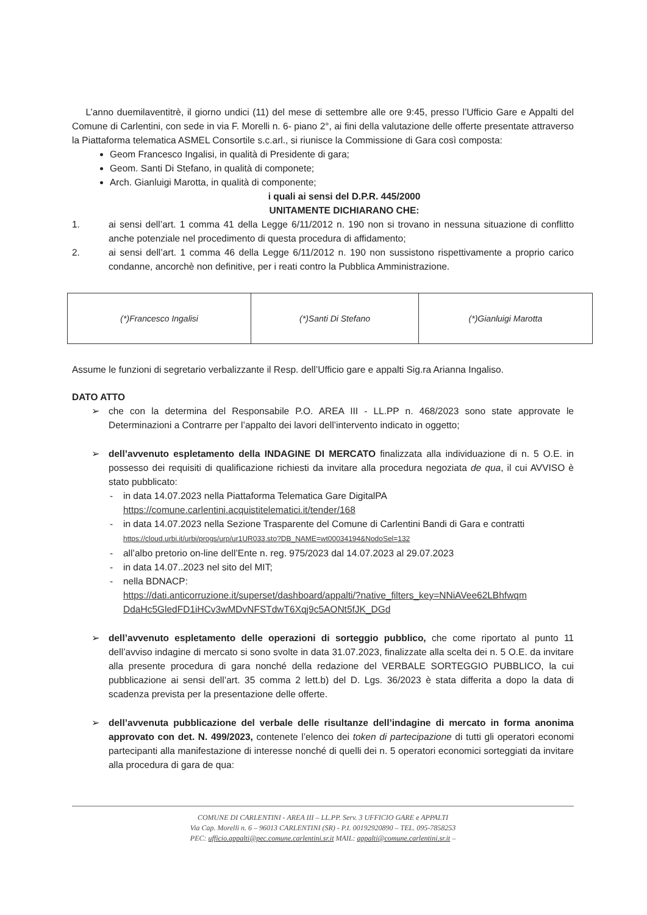L’anno duemilaventitrè, il giorno undici (11) del mese di settembre alle ore 9:45, presso l’Ufficio Gare e Appalti del Comune di Carlentini, con sede in via F. Morelli n. 6- piano 2°, ai fini della valutazione delle offerte presentate attraverso la Piattaforma telematica ASMEL Consortile s.c.arl., si riunisce la Commissione di Gara così composta:
Geom Francesco Ingalisi, in qualità di Presidente di gara;
Geom. Santi Di Stefano, in qualità di componete;
Arch. Gianluigi Marotta, in qualità di componente;
i quali ai sensi del D.P.R. 445/2000
UNITAMENTE DICHIARANO CHE:
1. ai sensi dell’art. 1 comma 41 della Legge 6/11/2012 n. 190 non si trovano in nessuna situazione di conflitto anche potenziale nel procedimento di questa procedura di affidamento;
2. ai sensi dell’art. 1 comma 46 della Legge 6/11/2012 n. 190 non sussistono rispettivamente a proprio carico condanne, ancorchè non definitive, per i reati contro la Pubblica Amministrazione.
| (*)Francesco Ingalisi | (*)Santi Di Stefano | (*)Gianluigi Marotta |
Assume le funzioni di segretario verbalizzante il Resp. dell’Ufficio gare e appalti Sig.ra Arianna Ingaliso.
DATO ATTO
➢ che con la determina del Responsabile P.O. AREA III - LL.PP n. 468/2023 sono state approvate le Determinazioni a Contrarre per l’appalto dei lavori dell’intervento indicato in oggetto;
➢ dell’avvenuto espletamento della INDAGINE DI MERCATO finalizzata alla individuazione di n. 5 O.E. in possesso dei requisiti di qualificazione richiesti da invitare alla procedura negoziata de qua, il cui AVVISO è stato pubblicato:
- in data 14.07.2023 nella Piattaforma Telematica Gare DigitalPA
https://comune.carlentini.acquistitelematici.it/tender/168
- in data 14.07.2023 nella Sezione Trasparente del Comune di Carlentini Bandi di Gara e contratti
https://cloud.urbi.it/urbi/progs/urp/ur1UR033.sto?DB_NAME=wt00034194&NodoSel=132
- all’albo pretorio on-line dell’Ente n. reg. 975/2023 dal 14.07.2023 al 29.07.2023
- in data 14.07..2023 nel sito del MIT;
- nella BDNACP:
https://dati.anticorruzione.it/superset/dashboard/appalti/?native_filters_key=NNiAVee62LBhfwqm DdaHc5GledFD1iHCv3wMDvNFSTdwT6Xqj9c5AONt5fJK_DGd
➢ dell’avvenuto espletamento delle operazioni di sorteggio pubblico, che come riportato al punto 11 dell’avviso indagine di mercato si sono svolte in data 31.07.2023, finalizzate alla scelta dei n. 5 O.E. da invitare alla presente procedura di gara nonché della redazione del VERBALE SORTEGGIO PUBBLICO, la cui pubblicazione ai sensi dell’art. 35 comma 2 lett.b) del D. Lgs. 36/2023 è stata differita a dopo la data di scadenza prevista per la presentazione delle offerte.
➢ dell’avvenuta pubblicazione del verbale delle risultanze dell’indagine di mercato in forma anonima approvato con det. N. 499/2023, contenete l’elenco dei token di partecipazione di tutti gli operatori economi partecipanti alla manifestazione di interesse nonché di quelli dei n. 5 operatori economici sorteggiati da invitare alla procedura di gara de qua:
COMUNE DI CARLENTINI - AREA III – LL.PP. Serv. 3 UFFICIO GARE e APPALTI
Via Cap. Morelli n. 6 – 96013 CARLENTINI (SR) - P.I. 00192920890 – TEL. 095-7858253
PEC: ufficio.appalti@pec.comune.carlentini.sr.it MAIL: appalti@comune.carlentini.sr.it –